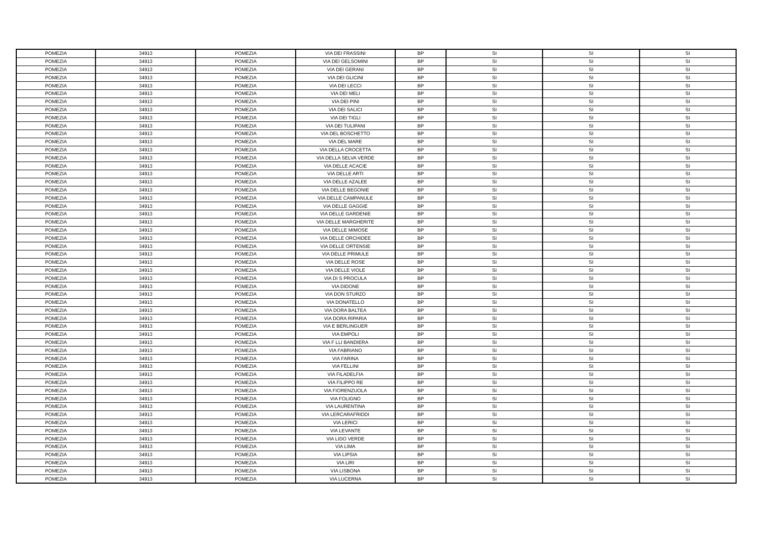| POMEZIA | 34913 | POMEZIA | VIA DEI FRASSINI | BP | SI | SI | SI |
| POMEZIA | 34913 | POMEZIA | VIA DEI GELSOMINI | BP | SI | SI | SI |
| POMEZIA | 34913 | POMEZIA | VIA DEI GERANI | BP | SI | SI | SI |
| POMEZIA | 34913 | POMEZIA | VIA DEI GLICINI | BP | SI | SI | SI |
| POMEZIA | 34913 | POMEZIA | VIA DEI LECCI | BP | SI | SI | SI |
| POMEZIA | 34913 | POMEZIA | VIA DEI MELI | BP | SI | SI | SI |
| POMEZIA | 34913 | POMEZIA | VIA DEI PINI | BP | SI | SI | SI |
| POMEZIA | 34913 | POMEZIA | VIA DEI SALICI | BP | SI | SI | SI |
| POMEZIA | 34913 | POMEZIA | VIA DEI TIGLI | BP | SI | SI | SI |
| POMEZIA | 34913 | POMEZIA | VIA DEI TULIPANI | BP | SI | SI | SI |
| POMEZIA | 34913 | POMEZIA | VIA DEL BOSCHETTO | BP | SI | SI | SI |
| POMEZIA | 34913 | POMEZIA | VIA DEL MARE | BP | SI | SI | SI |
| POMEZIA | 34913 | POMEZIA | VIA DELLA CROCETTA | BP | SI | SI | SI |
| POMEZIA | 34913 | POMEZIA | VIA DELLA SELVA VERDE | BP | SI | SI | SI |
| POMEZIA | 34913 | POMEZIA | VIA DELLE ACACIE | BP | SI | SI | SI |
| POMEZIA | 34913 | POMEZIA | VIA DELLE ARTI | BP | SI | SI | SI |
| POMEZIA | 34913 | POMEZIA | VIA DELLE AZALEE | BP | SI | SI | SI |
| POMEZIA | 34913 | POMEZIA | VIA DELLE BEGONIE | BP | SI | SI | SI |
| POMEZIA | 34913 | POMEZIA | VIA DELLE CAMPANULE | BP | SI | SI | SI |
| POMEZIA | 34913 | POMEZIA | VIA DELLE GAGGIE | BP | SI | SI | SI |
| POMEZIA | 34913 | POMEZIA | VIA DELLE GARDENIE | BP | SI | SI | SI |
| POMEZIA | 34913 | POMEZIA | VIA DELLE MARGHERITE | BP | SI | SI | SI |
| POMEZIA | 34913 | POMEZIA | VIA DELLE MIMOSE | BP | SI | SI | SI |
| POMEZIA | 34913 | POMEZIA | VIA DELLE ORCHIDEE | BP | SI | SI | SI |
| POMEZIA | 34913 | POMEZIA | VIA DELLE ORTENSIE | BP | SI | SI | SI |
| POMEZIA | 34913 | POMEZIA | VIA DELLE PRIMULE | BP | SI | SI | SI |
| POMEZIA | 34913 | POMEZIA | VIA DELLE ROSE | BP | SI | SI | SI |
| POMEZIA | 34913 | POMEZIA | VIA DELLE VIOLE | BP | SI | SI | SI |
| POMEZIA | 34913 | POMEZIA | VIA DI S PROCULA | BP | SI | SI | SI |
| POMEZIA | 34913 | POMEZIA | VIA DIDONE | BP | SI | SI | SI |
| POMEZIA | 34913 | POMEZIA | VIA DON STURZO | BP | SI | SI | SI |
| POMEZIA | 34913 | POMEZIA | VIA DONATELLO | BP | SI | SI | SI |
| POMEZIA | 34913 | POMEZIA | VIA DORA BALTEA | BP | SI | SI | SI |
| POMEZIA | 34913 | POMEZIA | VIA DORA RIPARIA | BP | SI | SI | SI |
| POMEZIA | 34913 | POMEZIA | VIA E BERLINGUER | BP | SI | SI | SI |
| POMEZIA | 34913 | POMEZIA | VIA EMPOLI | BP | SI | SI | SI |
| POMEZIA | 34913 | POMEZIA | VIA F LLI BANDIERA | BP | SI | SI | SI |
| POMEZIA | 34913 | POMEZIA | VIA FABRIANO | BP | SI | SI | SI |
| POMEZIA | 34913 | POMEZIA | VIA FARINA | BP | SI | SI | SI |
| POMEZIA | 34913 | POMEZIA | VIA FELLINI | BP | SI | SI | SI |
| POMEZIA | 34913 | POMEZIA | VIA FILADELFIA | BP | SI | SI | SI |
| POMEZIA | 34913 | POMEZIA | VIA FILIPPO RE | BP | SI | SI | SI |
| POMEZIA | 34913 | POMEZIA | VIA FIORENZUOLA | BP | SI | SI | SI |
| POMEZIA | 34913 | POMEZIA | VIA FOLIGNO | BP | SI | SI | SI |
| POMEZIA | 34913 | POMEZIA | VIA LAURENTINA | BP | SI | SI | SI |
| POMEZIA | 34913 | POMEZIA | VIA LERCARAFRIDDI | BP | SI | SI | SI |
| POMEZIA | 34913 | POMEZIA | VIA LERICI | BP | SI | SI | SI |
| POMEZIA | 34913 | POMEZIA | VIA LEVANTE | BP | SI | SI | SI |
| POMEZIA | 34913 | POMEZIA | VIA LIDO VERDE | BP | SI | SI | SI |
| POMEZIA | 34913 | POMEZIA | VIA LIMA | BP | SI | SI | SI |
| POMEZIA | 34913 | POMEZIA | VIA LIPSIA | BP | SI | SI | SI |
| POMEZIA | 34913 | POMEZIA | VIA LIRI | BP | SI | SI | SI |
| POMEZIA | 34913 | POMEZIA | VIA LISBONA | BP | SI | SI | SI |
| POMEZIA | 34913 | POMEZIA | VIA LUCERNA | BP | SI | SI | SI |